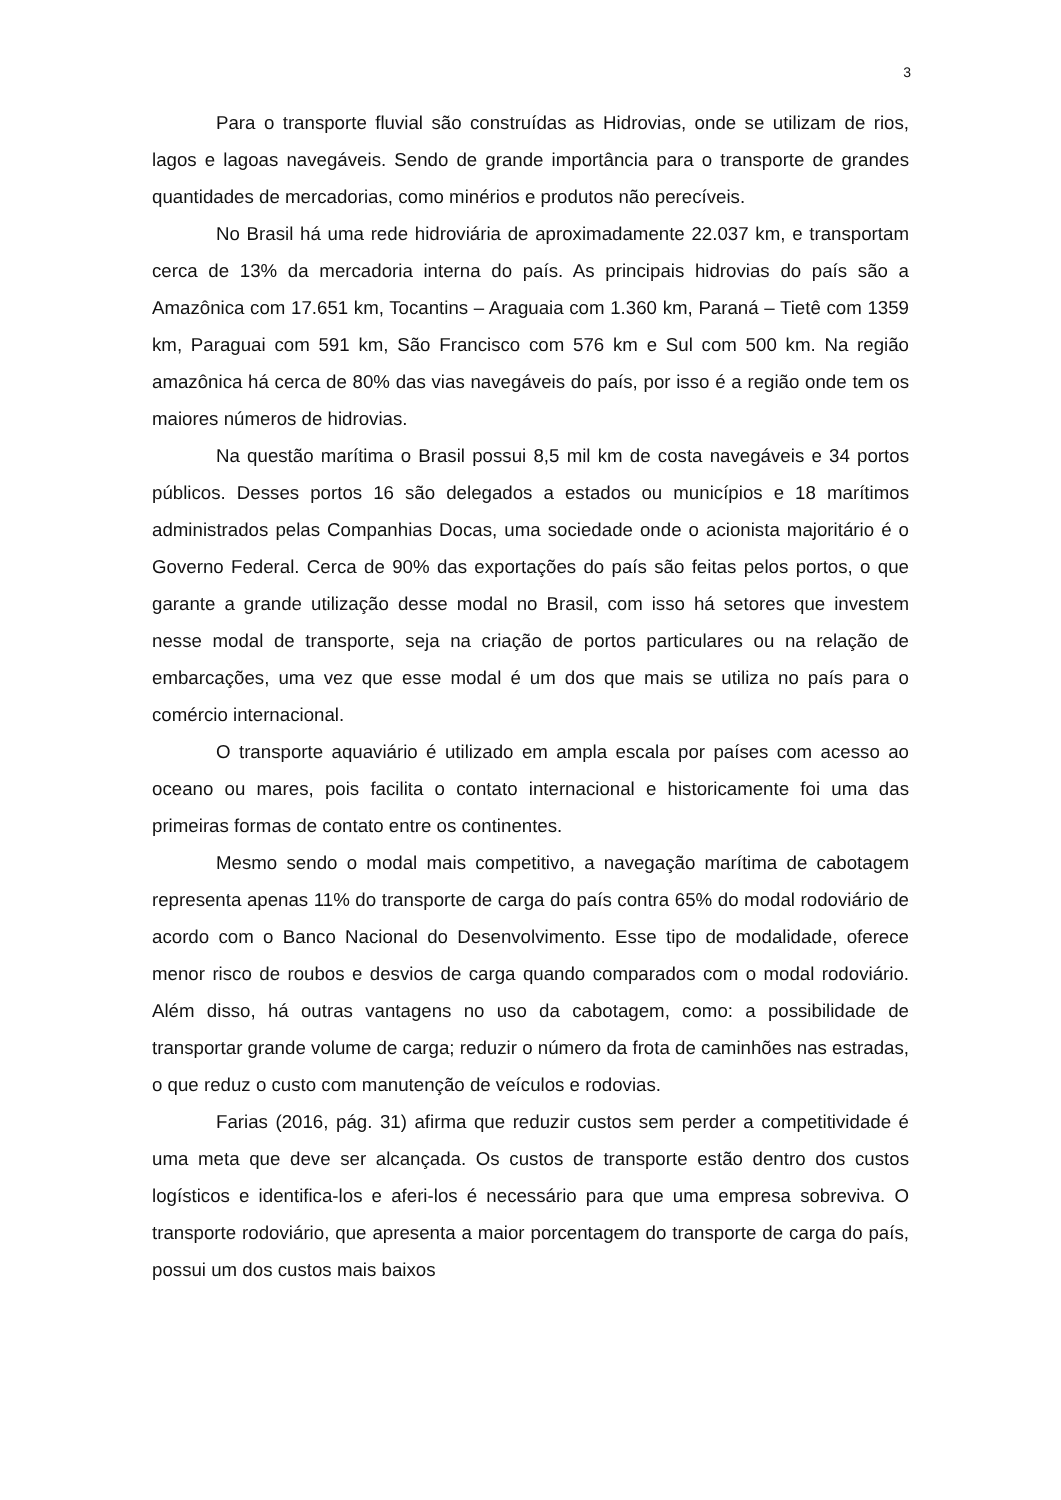3
Para o transporte fluvial são construídas as Hidrovias, onde se utilizam de rios, lagos e lagoas navegáveis. Sendo de grande importância para o transporte de grandes quantidades de mercadorias, como minérios e produtos não perecíveis.
No Brasil há uma rede hidroviária de aproximadamente 22.037 km, e transportam cerca de 13% da mercadoria interna do país. As principais hidrovias do país são a Amazônica com 17.651 km, Tocantins – Araguaia com 1.360 km, Paraná – Tietê com 1359 km, Paraguai com 591 km, São Francisco com 576 km e Sul com 500 km. Na região amazônica há cerca de 80% das vias navegáveis do país, por isso é a região onde tem os maiores números de hidrovias.
Na questão marítima o Brasil possui 8,5 mil km de costa navegáveis e 34 portos públicos. Desses portos 16 são delegados a estados ou municípios e 18 marítimos administrados pelas Companhias Docas, uma sociedade onde o acionista majoritário é o Governo Federal. Cerca de 90% das exportações do país são feitas pelos portos, o que garante a grande utilização desse modal no Brasil, com isso há setores que investem nesse modal de transporte, seja na criação de portos particulares ou na relação de embarcações, uma vez que esse modal é um dos que mais se utiliza no país para o comércio internacional.
O transporte aquaviário é utilizado em ampla escala por países com acesso ao oceano ou mares, pois facilita o contato internacional e historicamente foi uma das primeiras formas de contato entre os continentes.
Mesmo sendo o modal mais competitivo, a navegação marítima de cabotagem representa apenas 11% do transporte de carga do país contra 65% do modal rodoviário de acordo com o Banco Nacional do Desenvolvimento. Esse tipo de modalidade, oferece menor risco de roubos e desvios de carga quando comparados com o modal rodoviário. Além disso, há outras vantagens no uso da cabotagem, como: a possibilidade de transportar grande volume de carga; reduzir o número da frota de caminhões nas estradas, o que reduz o custo com manutenção de veículos e rodovias.
Farias (2016, pág. 31) afirma que reduzir custos sem perder a competitividade é uma meta que deve ser alcançada. Os custos de transporte estão dentro dos custos logísticos e identifica-los e aferi-los é necessário para que uma empresa sobreviva. O transporte rodoviário, que apresenta a maior porcentagem do transporte de carga do país, possui um dos custos mais baixos